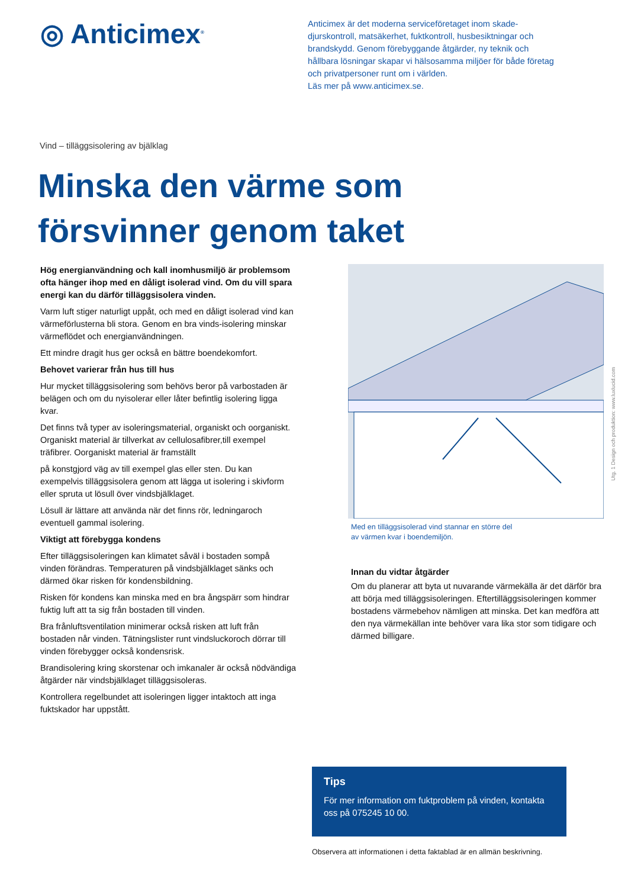◎ Anticimex<sup>®</sup>
Anticimex är det moderna serviceföretaget inom skade-djurskontroll, matsäkerhet, fuktkontroll, husbesiktningar och brandskydd. Genom förebyggande åtgärder, ny teknik och hållbara lösningar skapar vi hälsosamma miljöer för både företag och privatpersoner runt om i världen.
Läs mer på www.anticimex.se.
Vind – tilläggsisolering av bjälklag
Minska den värme som
försvinner genom taket
Hög energianvändning och kall inomhusmiljö är problemsom ofta hänger ihop med en dåligt isolerad vind. Om du vill spara energi kan du därför tilläggsisolera vinden.
Varm luft stiger naturligt uppåt, och med en dåligt isolerad vind kan värmeförlusterna bli stora. Genom en bra vinds-isolering minskar värmeflödet och energianvändningen.
Ett mindre dragit hus ger också en bättre boendekomfort.
Behovet varierar från hus till hus
Hur mycket tilläggsisolering som behövs beror på varbostaden är belägen och om du nyisolerar eller låter befintlig isolering ligga kvar.
Det finns två typer av isoleringsmaterial, organiskt och oorganiskt. Organiskt material är tillverkat av cellulosafibrer,till exempel träfibrer. Oorganiskt material är framställt
på konstgjord väg av till exempel glas eller sten. Du kan exempelvis tilläggsisolera genom att lägga ut isolering i skivform eller spruta ut lösull över vindsbjälklaget.
Lösull är lättare att använda när det finns rör, ledningaroch eventuell gammal isolering.
Viktigt att förebygga kondens
Efter tilläggsisoleringen kan klimatet såväl i bostaden sompå vinden förändras. Temperaturen på vindsbjälklaget sänks och därmed ökar risken för kondensbildning.
Risken för kondens kan minska med en bra ångspärr som hindrar fuktig luft att ta sig från bostaden till vinden.
Bra frånluftsventilation minimerar också risken att luft från bostaden når vinden. Tätningslister runt vindsluckoroch dörrar till vinden förebygger också kondensrisk.
Brandisolering kring skorstenar och imkanaler är också nödvändiga åtgärder när vindsbjälklaget tilläggsisoleras.
Kontrollera regelbundet att isoleringen ligger intaktoch att inga fuktskador har uppstått.
Med en tilläggsisolerad vind stannar en större del
av värmen kvar i boendemiljön.
Innan du vidtar åtgärder
Om du planerar att byta ut nuvarande värmekälla är det därför bra att börja med tilläggsisoleringen. Eftertilläggsisoleringen kommer bostadens värmebehov nämligen att minska. Det kan medföra att den nya värmekällan inte behöver vara lika stor som tidigare och därmed billigare.
Tips
För mer information om fuktproblem på vinden, kontakta oss på 075245 10 00.
Observera att informationen i detta faktablad är en allmän beskrivning.
Utg. 1 Design och produktion: www.luxlucid.com